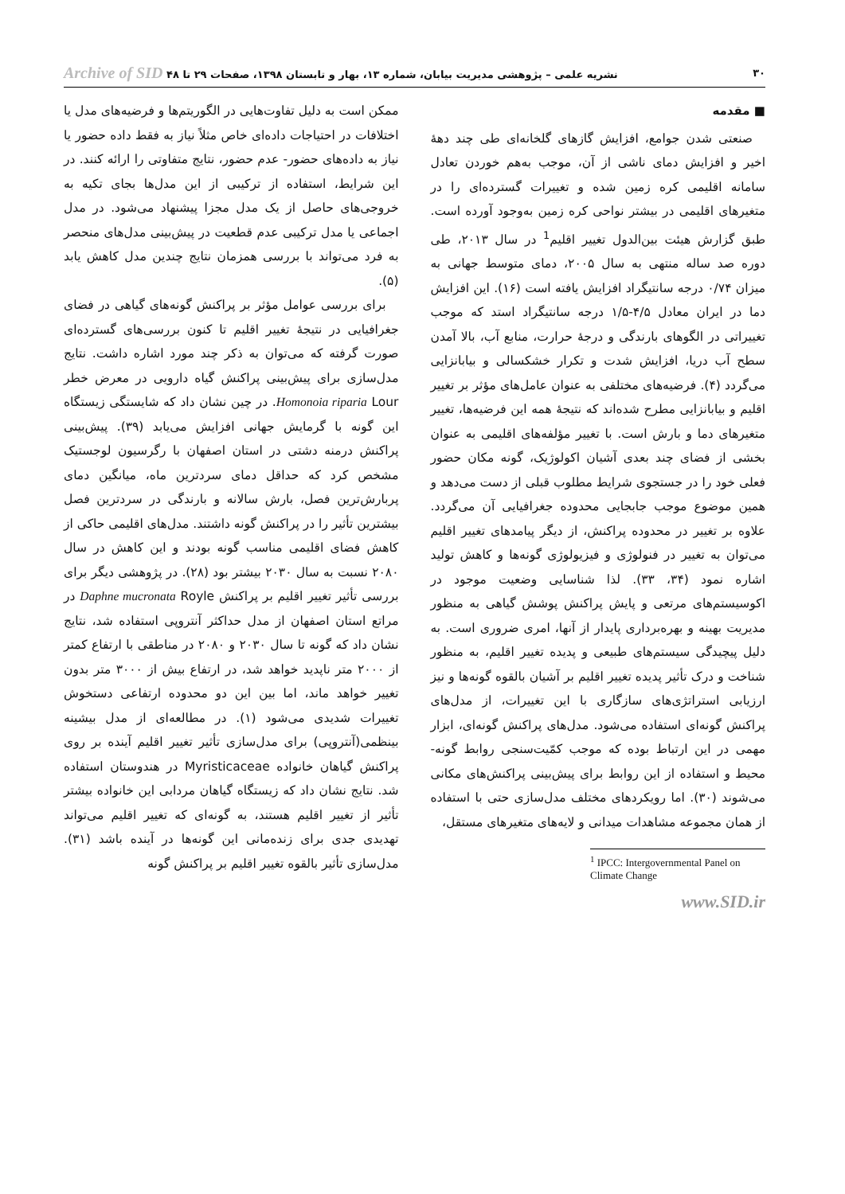۳۰ نشریه علمی – پژوهشی مدیریت بیابان، شماره ۱۳، بهار و تابستان ۱۳۹۸، صفحات ۲۹ تا ۴۸ Archive of SID
■ مقدمه
صنعتی شدن جوامع، افزایش گازهای گلخانه‌ای طی چند دههٔ اخیر و افزایش دمای ناشی از آن، موجب به‌هم خوردن تعادل سامانه اقلیمی کره زمین شده و تغییرات گسترده‌ای را در متغیرهای اقلیمی در بیشتر نواحی کره زمین به‌وجود آورده است. طبق گزارش هیئت بین‌الدول تغییر اقلیم<sup>1</sup> در سال ۲۰۱۳، طی دوره صد ساله منتهی به سال ۲۰۰۵، دمای متوسط جهانی به میزان ۰/۷۴ درجه سانتیگراد افزایش یافته است (۱۶). این افزایش دما در ایران معادل ۴/۵-۱/۵ درجه سانتیگراد استد که موجب تغییراتی در الگوهای بارندگی و درجهٔ حرارت، منابع آب، بالا آمدن سطح آب دریا، افزایش شدت و تکرار خشکسالی و بیابانزایی می‌گردد (۴). فرضیه‌های مختلفی به عنوان عامل‌های مؤثر بر تغییر اقلیم و بیابانزایی مطرح شده‌اند که نتیجهٔ همه این فرضیه‌ها، تغییر متغیرهای دما و بارش است. با تغییر مؤلفه‌های اقلیمی به عنوان بخشی از فضای چند بعدی آشیان اکولوژیک، گونه مکان حضور فعلی خود را در جستجوی شرایط مطلوب قبلی از دست می‌دهد و همین موضوع موجب جابجایی محدوده جغرافیایی آن می‌گردد. علاوه بر تغییر در محدوده پراکنش، از دیگر پیامدهای تغییر اقلیم می‌توان به تغییر در فنولوژی و فیزیولوژی گونه‌ها و کاهش تولید اشاره نمود (۳۴، ۳۳). لذا شناسایی وضعیت موجود در اکوسیستم‌های مرتعی و پایش پراکنش پوشش گیاهی به منظور مدیریت بهینه و بهره‌برداری پایدار از آنها، امری ضروری است. به دلیل پیچیدگی سیستم‌های طبیعی و پدیده تغییر اقلیم، به منظور شناخت و درک تأثیر پدیده تغییر اقلیم بر آشیان بالقوه گونه‌ها و نیز ارزیابی استراتژی‌های سازگاری با این تغییرات، از مدل‌های پراکنش گونه‌ای استفاده می‌شود. مدل‌های پراکنش گونه‌ای، ابزار مهمی در این ارتباط بوده که موجب کمّیت‌سنجی روابط گونه- محیط و استفاده از این روابط برای پیش‌بینی پراکنش‌های مکانی می‌شوند (۳۰). اما رویکردهای مختلف مدل‌سازی حتی با استفاده از همان مجموعه مشاهدات میدانی و لایه‌های متغیرهای مستقل،
<sup>1</sup> IPCC: Intergovernmental Panel on Climate Change
www.SID.ir
ممکن است به دلیل تفاوت‌هایی در الگوریتم‌ها و فرضیه‌های مدل یا اختلافات در احتیاجات داده‌ای خاص مثلاً نیاز به فقط داده حضور یا نیاز به داده‌های حضور- عدم حضور، نتایج متفاوتی را ارائه کنند. در این شرایط، استفاده از ترکیبی از این مدل‌ها بجای تکیه به خروجی‌های حاصل از یک مدل مجزا پیشنهاد می‌شود. در مدل اجماعی یا مدل ترکیبی عدم قطعیت در پیش‌بینی مدل‌های منحصر به فرد می‌تواند با بررسی همزمان نتایج چندین مدل کاهش یابد (۵).
برای بررسی عوامل مؤثر بر پراکنش گونه‌های گیاهی در فضای جغرافیایی در نتیجهٔ تغییر اقلیم تا کنون بررسی‌های گسترده‌ای صورت گرفته که می‌توان به ذکر چند مورد اشاره داشت. نتایج مدل‌سازی برای پیش‌بینی پراکنش گیاه دارویی در معرض خطر Homonoia riparia Lour. در چین نشان داد که شایستگی زیستگاه این گونه با گرمایش جهانی افزایش می‌یابد (۳۹). پیش‌بینی پراکنش درمنه دشتی در استان اصفهان با رگرسیون لوجستیک مشخص کرد که حداقل دمای سردترین ماه، میانگین دمای پربارش‌ترین فصل، بارش سالانه و بارندگی در سردترین فصل بیشترین تأثیر را در پراکنش گونه داشتند. مدل‌های اقلیمی حاکی از کاهش فضای اقلیمی مناسب گونه بودند و این کاهش در سال ۲۰۸۰ نسبت به سال ۲۰۳۰ بیشتر بود (۲۸). در پژوهشی دیگر برای بررسی تأثیر تغییر اقلیم بر پراکنش Daphne mucronata Royle در مراتع استان اصفهان از مدل حداکثر آنتروپی استفاده شد، نتایج نشان داد که گونه تا سال ۲۰۳۰ و ۲۰۸۰ در مناطقی با ارتفاع کمتر از ۲۰۰۰ متر ناپدید خواهد شد، در ارتفاع بیش از ۳۰۰۰ متر بدون تغییر خواهد ماند، اما بین این دو محدوده ارتفاعی دستخوش تغییرات شدیدی می‌شود (۱). در مطالعه‌ای از مدل بیشینه بینظمی(آنتروپی) برای مدل‌سازی تأثیر تغییر اقلیم آینده بر روی پراکنش گیاهان خانواده Myristicaceae در هندوستان استفاده شد. نتایج نشان داد که زیستگاه گیاهان مردابی این خانواده بیشتر تأثیر از تغییر اقلیم هستند، به گونه‌ای که تغییر اقلیم می‌تواند تهدیدی جدی برای زنده‌مانی این گونه‌ها در آینده باشد (۳۱). مدل‌سازی تأثیر بالقوه تغییر اقلیم بر پراکنش گونه